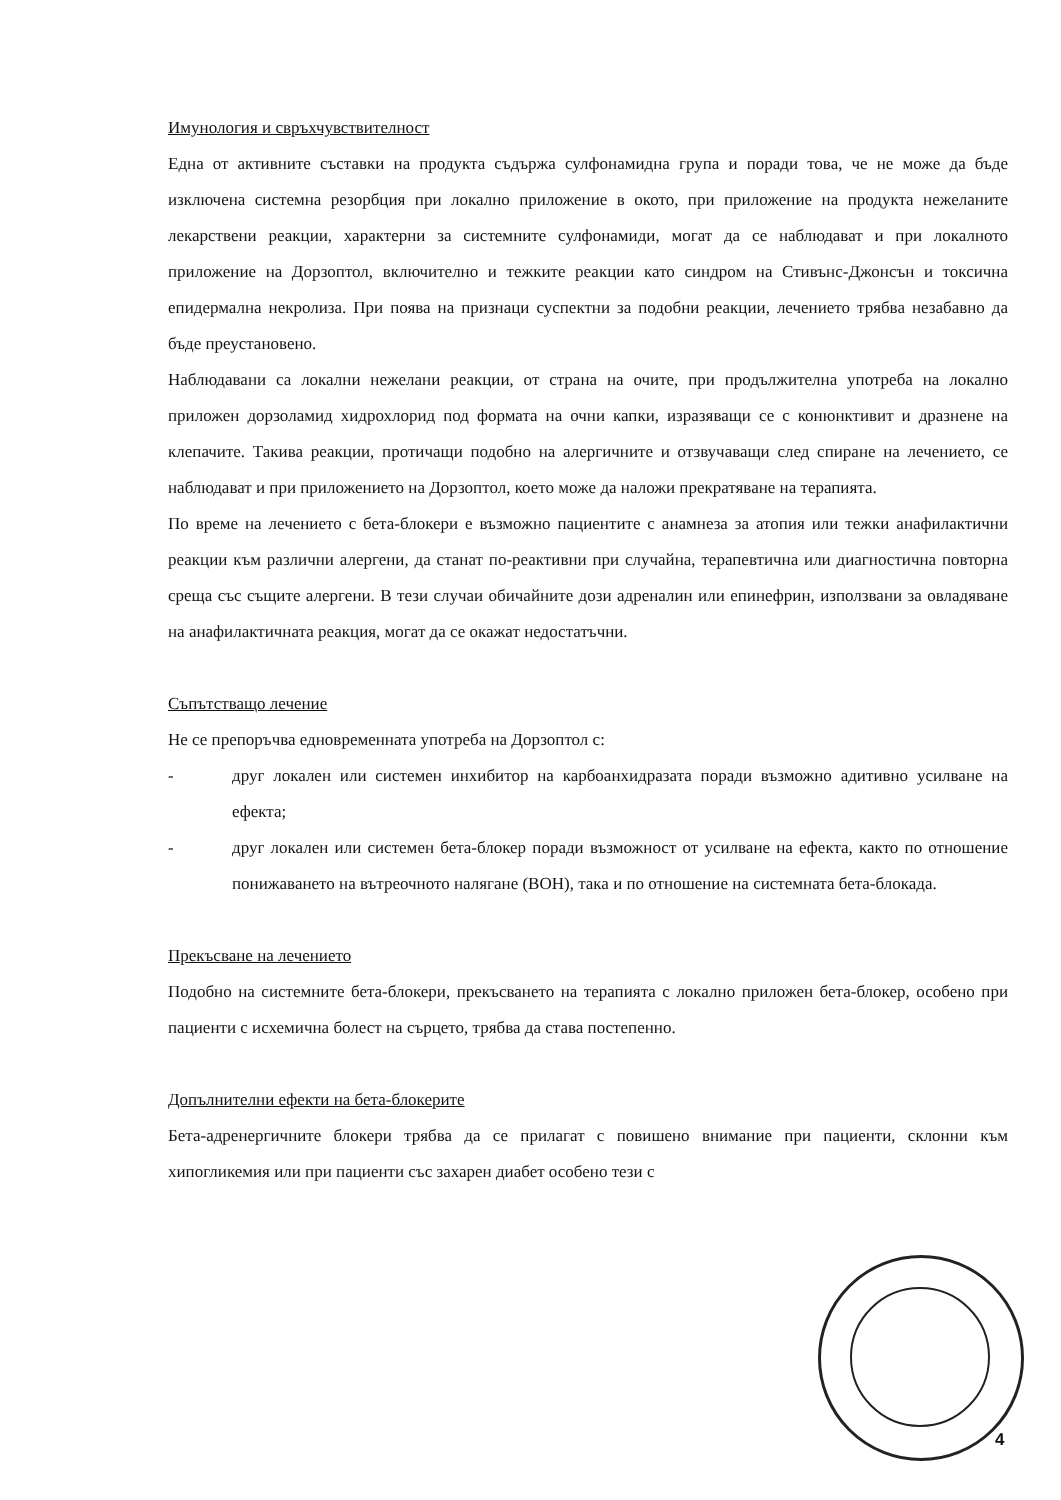Имунология и свръхчувствителност
Една от активните съставки на продукта съдържа сулфонамидна група и поради това, че не може да бъде изключена системна резорбция при локално приложение в окото, при приложение на продукта нежеланите лекарствени реакции, характерни за системните сулфонамиди, могат да се наблюдават и при локалното приложение на Дорзоптол, включително и тежките реакции като синдром на Стивънс-Джонсън и токсична епидермална некролиза. При поява на признаци суспектни за подобни реакции, лечението трябва незабавно да бъде преустановено.
Наблюдавани са локални нежелани реакции, от страна на очите, при продължителна употреба на локално приложен дорзоламид хидрохлорид под формата на очни капки, изразяващи се с конюнктивит и дразнене на клепачите. Такива реакции, протичащи подобно на алергичните и отзвучаващи след спиране на лечението, се наблюдават и при приложението на Дорзоптол, което може да наложи прекратяване на терапията.
По време на лечението с бета-блокери е възможно пациентите с анамнеза за атопия или тежки анафилактични реакции към различни алергени, да станат по-реактивни при случайна, терапевтична или диагностична повторна среща със същите алергени. В тези случаи обичайните дози адреналин или епинефрин, използвани за овладяване на анафилактичната реакция, могат да се окажат недостатъчни.
Съпътстващо лечение
Не се препоръчва едновременната употреба на Дорзоптол с:
- друг локален или системен инхибитор на карбоанхидразата поради възможно адитивно усилване на ефекта;
- друг локален или системен бета-блокер поради възможност от усилване на ефекта, както по отношение понижаването на вътреочното налягане (ВОН), така и по отношение на системната бета-блокада.
Прекъсване на лечението
Подобно на системните бета-блокери, прекъсването на терапията с локално приложен бета-блокер, особено при пациенти с исхемична болест на сърцето, трябва да става постепенно.
Допълнителни ефекти на бета-блокерите
Бета-адренергичните блокери трябва да се прилагат с повишено внимание при пациенти, склонни към хипогликемия или при пациенти със захарен диабет особено тези с
4